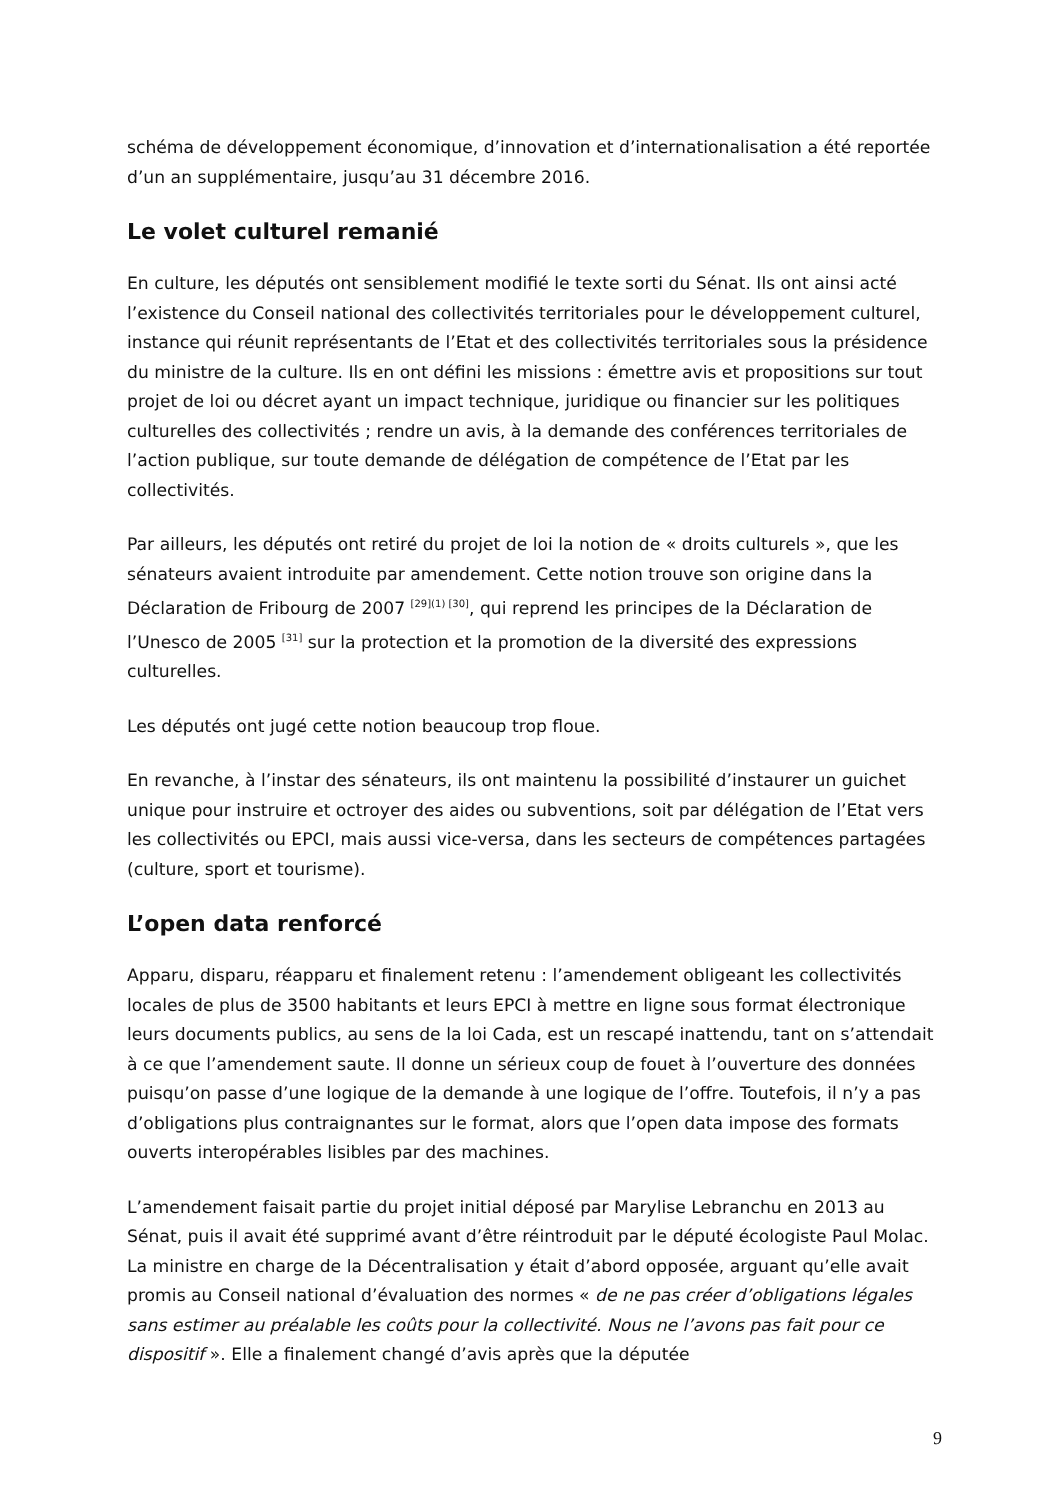schéma de développement économique, d’innovation et d’internationalisation a été reportée d’un an supplémentaire, jusqu’au 31 décembre 2016.
Le volet culturel remanié
En culture, les députés ont sensiblement modifié le texte sorti du Sénat. Ils ont ainsi acté l’existence du Conseil national des collectivités territoriales pour le développement culturel, instance qui réunit représentants de l’Etat et des collectivités territoriales sous la présidence du ministre de la culture. Ils en ont défini les missions : émettre avis et propositions sur tout projet de loi ou décret ayant un impact technique, juridique ou financier sur les politiques culturelles des collectivités ; rendre un avis, à la demande des conférences territoriales de l’action publique, sur toute demande de délégation de compétence de l’Etat par les collectivités.
Par ailleurs, les députés ont retiré du projet de loi la notion de « droits culturels », que les sénateurs avaient introduite par amendement. Cette notion trouve son origine dans la Déclaration de Fribourg de 2007 <sup>[29](1) [30]</sup>, qui reprend les principes de la Déclaration de l’Unesco de 2005 <sup>[31]</sup> sur la protection et la promotion de la diversité des expressions culturelles.
Les députés ont jugé cette notion beaucoup trop floue.
En revanche, à l’instar des sénateurs, ils ont maintenu la possibilité d’instaurer un guichet unique pour instruire et octroyer des aides ou subventions, soit par délégation de l’Etat vers les collectivités ou EPCI, mais aussi vice-versa, dans les secteurs de compétences partagées (culture, sport et tourisme).
L’open data renforcé
Apparu, disparu, réapparu et finalement retenu : l’amendement obligeant les collectivités locales de plus de 3500 habitants et leurs EPCI à mettre en ligne sous format électronique leurs documents publics, au sens de la loi Cada, est un rescapé inattendu, tant on s’attendait à ce que l’amendement saute. Il donne un sérieux coup de fouet à l’ouverture des données puisqu’on passe d’une logique de la demande à une logique de l’offre. Toutefois, il n’y a pas d’obligations plus contraignantes sur le format, alors que l’open data impose des formats ouverts interopérables lisibles par des machines.
L’amendement faisait partie du projet initial déposé par Marylise Lebranchu en 2013 au Sénat, puis il avait été supprimé avant d’être réintroduit par le député écologiste Paul Molac. La ministre en charge de la Décentralisation y était d’abord opposée, arguant qu’elle avait promis au Conseil national d’évaluation des normes « de ne pas créer d’obligations légales sans estimer au préalable les coûts pour la collectivité. Nous ne l’avons pas fait pour ce dispositif ». Elle a finalement changé d’avis après que la députée
9